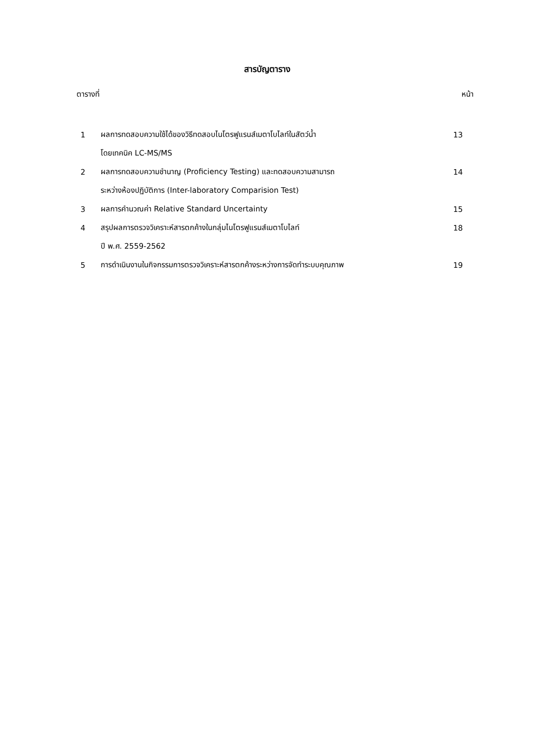สารบัญตาราง
ตารางที่ หน้า
| 1 | ผลการทดสอบความใช้ได้ของวิธีทดสอบไนโตรฟูแรนส์เมตาโบไลท์ในสัตว์น้ำ | 13 |
| | โดยเทคนิค LC-MS/MS | |
| 2 | ผลการทดสอบความชำนาญ (Proficiency Testing) และทดสอบความสามารถ | 14 |
| | ระหว่างห้องปฏิบัติการ (Inter-laboratory Comparision Test) | |
| 3 | ผลการคำนวณค่า Relative Standard Uncertainty | 15 |
| 4 | สรุปผลการตรวจวิเคราะห์สารตกค้างในกลุ่มไนโตรฟูแรนส์เมตาโบไลท์ | 18 |
| | ปี พ.ศ. 2559-2562 | |
| 5 | การดำเนินงานในกิจกรรมการตรวจวิเคราะห์สารตกค้างระหว่างการจัดทำระบบคุณภาพ | 19 |